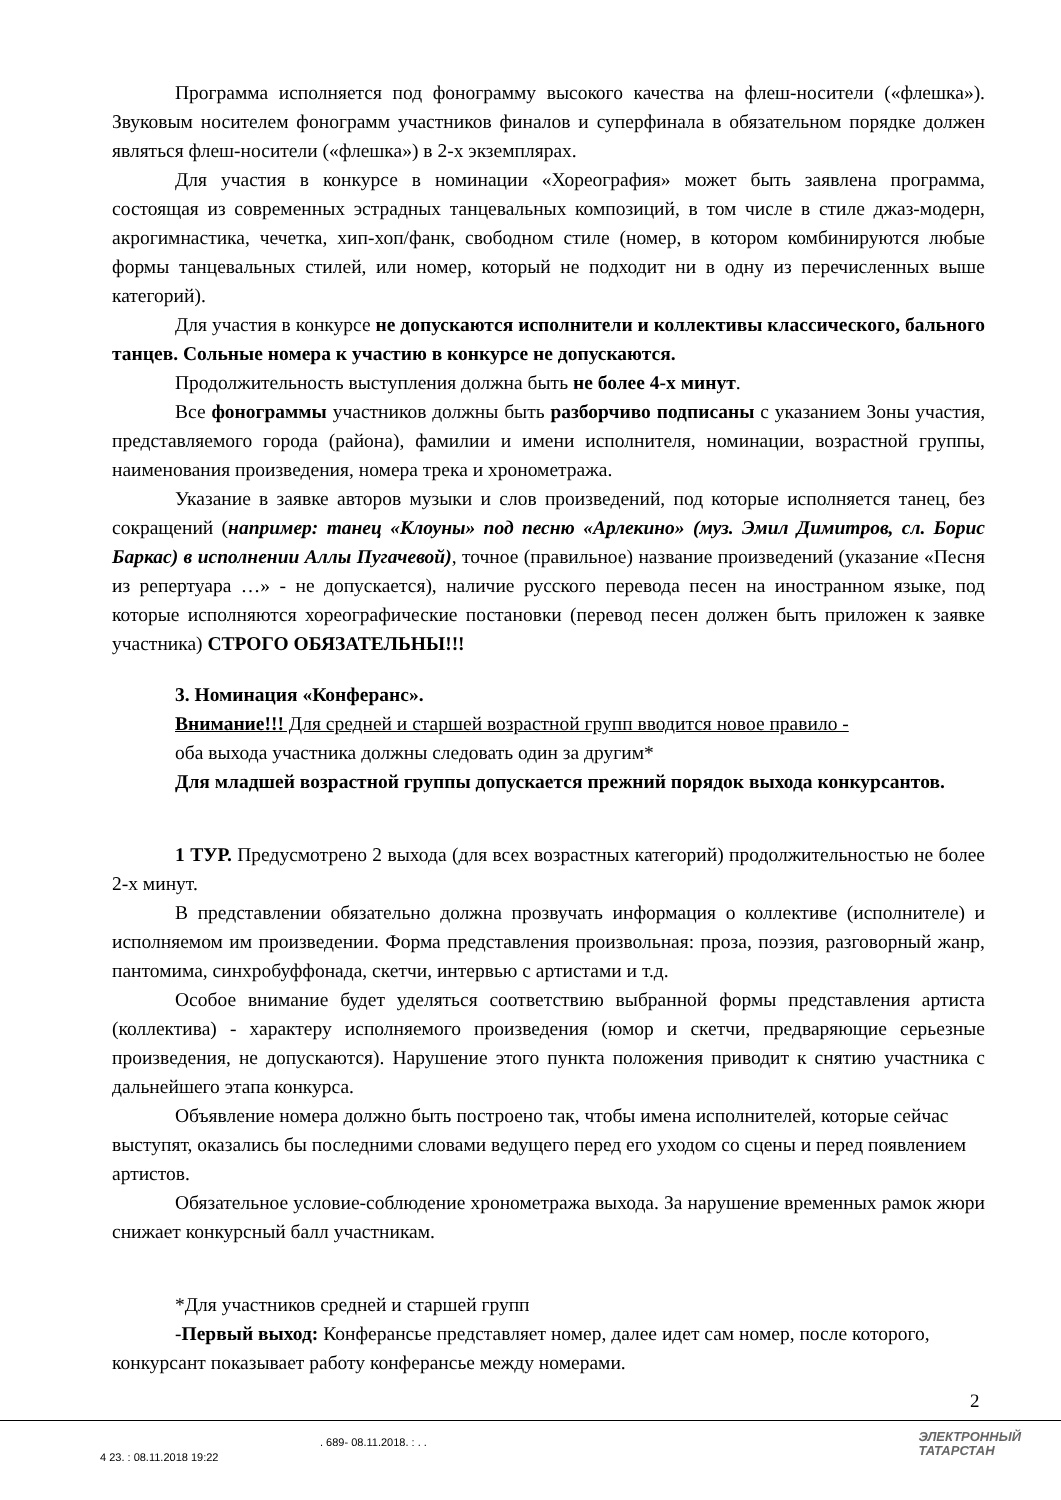Программа исполняется под фонограмму высокого качества на флеш-носители («флешка»). Звуковым носителем фонограмм участников финалов и суперфинала в обязательном порядке должен являться флеш-носители («флешка») в 2-х экземплярах.
Для участия в конкурсе в номинации «Хореография» может быть заявлена программа, состоящая из современных эстрадных танцевальных композиций, в том числе в стиле джаз-модерн, акрогимнастика, чечетка, хип-хоп/фанк, свободном стиле (номер, в котором комбинируются любые формы танцевальных стилей, или номер, который не подходит ни в одну из перечисленных выше категорий).
Для участия в конкурсе не допускаются исполнители и коллективы классического, бального танцев. Сольные номера к участию в конкурсе не допускаются.
Продолжительность выступления должна быть не более 4-х минут.
Все фонограммы участников должны быть разборчиво подписаны с указанием Зоны участия, представляемого города (района), фамилии и имени исполнителя, номинации, возрастной группы, наименования произведения, номера трека и хронометража.
Указание в заявке авторов музыки и слов произведений, под которые исполняется танец, без сокращений (например: танец «Клоуны» под песню «Арлекино» (муз. Эмил Димитров, сл. Борис Баркас) в исполнении Аллы Пугачевой), точное (правильное) название произведений (указание «Песня из репертуара …» - не допускается), наличие русского перевода песен на иностранном языке, под которые исполняются хореографические постановки (перевод песен должен быть приложен к заявке участника) СТРОГО ОБЯЗАТЕЛЬНЫ!!!
3. Номинация «Конферанс».
Внимание!!! Для средней и старшей возрастной групп вводится новое правило -
оба выхода участника должны следовать один за другим*
Для младшей возрастной группы допускается прежний порядок выхода конкурсантов.
1 ТУР. Предусмотрено 2 выхода (для всех возрастных категорий) продолжительностью не более 2-х минут.
В представлении обязательно должна прозвучать информация о коллективе (исполнителе) и исполняемом им произведении. Форма представления произвольная: проза, поэзия, разговорный жанр, пантомима, синхробуффонада, скетчи, интервью с артистами и т.д.
Особое внимание будет уделяться соответствию выбранной формы представления артиста (коллектива) - характеру исполняемого произведения (юмор и скетчи, предваряющие серьезные произведения, не допускаются). Нарушение этого пункта положения приводит к снятию участника с дальнейшего этапа конкурса.
Объявление номера должно быть построено так, чтобы имена исполнителей, которые сейчас выступят, оказались бы последними словами ведущего перед его уходом со сцены и перед появлением артистов.
Обязательное условие-соблюдение хронометража выхода. За нарушение временных рамок жюри снижает конкурсный балл участникам.
*Для участников средней и старшей групп
-Первый выход: Конферансье представляет номер, далее идет сам номер, после которого, конкурсант показывает работу конферансье между номерами.
2
. 689- 08.11.2018. : . .
4 23. : 08.11.2018 19:22
ЭЛЕКТРОННЫЙ
ТАТАРСТАН